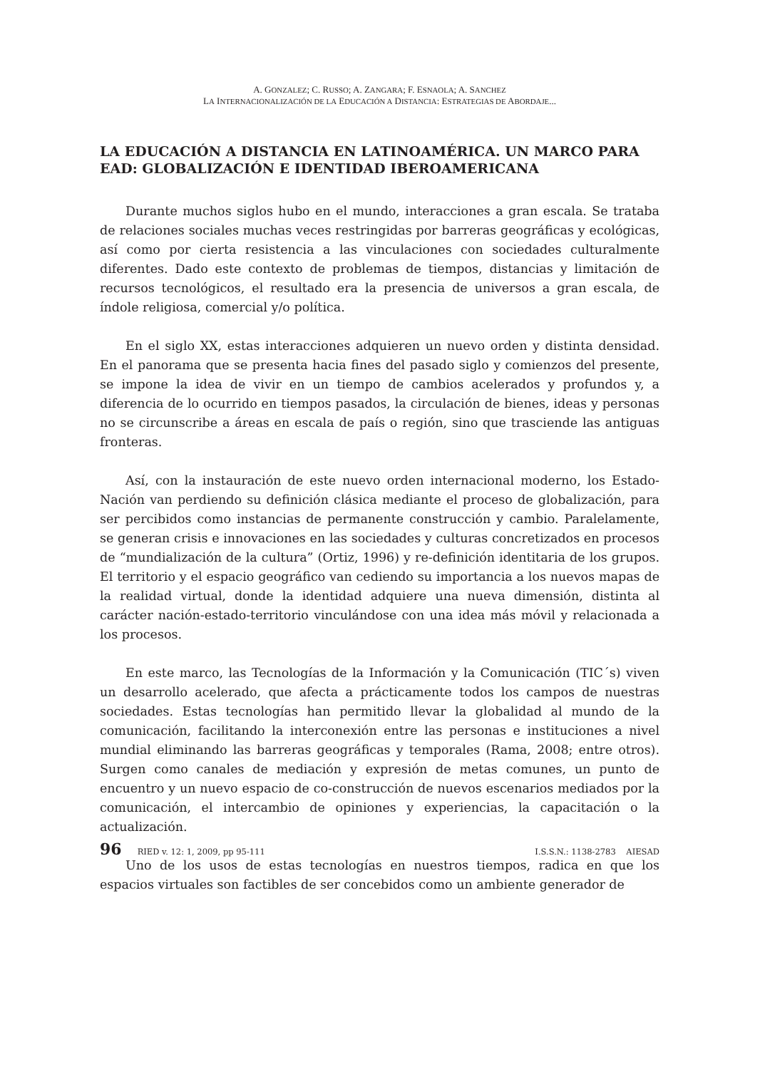A. GONZALEZ; C. RUSSO; A. ZANGARA; F. ESNAOLA; A. SANCHEZ
LA INTERNACIONALIZACIÓN DE LA EDUCACIÓN A DISTANCIA: ESTRATEGIAS DE ABORDAJE...
LA EDUCACIÓN A DISTANCIA EN LATINOAMÉRICA. UN MARCO PARA EAD: GLOBALIZACIÓN E IDENTIDAD IBEROAMERICANA
Durante muchos siglos hubo en el mundo, interacciones a gran escala. Se trataba de relaciones sociales muchas veces restringidas por barreras geográficas y ecológicas, así como por cierta resistencia a las vinculaciones con sociedades culturalmente diferentes. Dado este contexto de problemas de tiempos, distancias y limitación de recursos tecnológicos, el resultado era la presencia de universos a gran escala, de índole religiosa, comercial y/o política.
En el siglo XX, estas interacciones adquieren un nuevo orden y distinta densidad. En el panorama que se presenta hacia fines del pasado siglo y comienzos del presente, se impone la idea de vivir en un tiempo de cambios acelerados y profundos y, a diferencia de lo ocurrido en tiempos pasados, la circulación de bienes, ideas y personas no se circunscribe a áreas en escala de país o región, sino que trasciende las antiguas fronteras.
Así, con la instauración de este nuevo orden internacional moderno, los Estado-Nación van perdiendo su definición clásica mediante el proceso de globalización, para ser percibidos como instancias de permanente construcción y cambio. Paralelamente, se generan crisis e innovaciones en las sociedades y culturas concretizados en procesos de “mundialización de la cultura” (Ortiz, 1996) y re-definición identitaria de los grupos. El territorio y el espacio geográfico van cediendo su importancia a los nuevos mapas de la realidad virtual, donde la identidad adquiere una nueva dimensión, distinta al carácter nación-estado-territorio vinculándose con una idea más móvil y relacionada a los procesos.
En este marco, las Tecnologías de la Información y la Comunicación (TIC´s) viven un desarrollo acelerado, que afecta a prácticamente todos los campos de nuestras sociedades. Estas tecnologías han permitido llevar la globalidad al mundo de la comunicación, facilitando la interconexión entre las personas e instituciones a nivel mundial eliminando las barreras geográficas y temporales (Rama, 2008; entre otros). Surgen como canales de mediación y expresión de metas comunes, un punto de encuentro y un nuevo espacio de co-construcción de nuevos escenarios mediados por la comunicación, el intercambio de opiniones y experiencias, la capacitación o la actualización.
Uno de los usos de estas tecnologías en nuestros tiempos, radica en que los espacios virtuales son factibles de ser concebidos como un ambiente generador de
96 RIED v. 12: 1, 2009, pp 95-111 I.S.S.N.: 1138-2783 AIESAD